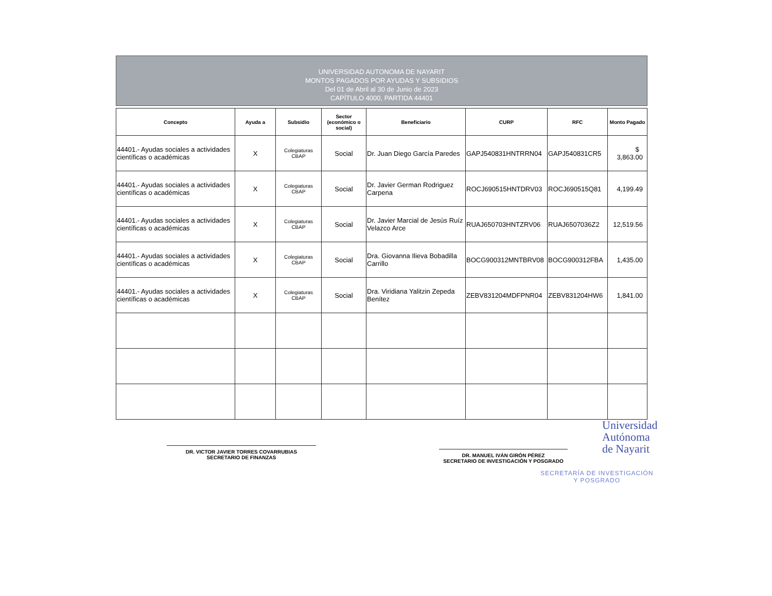UNIVERSIDAD AUTONOMA DE NAYARIT
MONTOS PAGADOS POR AYUDAS Y SUBSIDIOS
Del 01 de Abril al 30 de Junio de 2023
CAPÍTULO 4000, PARTIDA 44401
| Concepto | Ayuda a | Subsidio | Sector (económico o social) | Beneficiario | CURP | RFC | Monto Pagado |
| --- | --- | --- | --- | --- | --- | --- | --- |
| 44401.- Ayudas sociales a actividades científicas o académicas | X | Colegiaturas CBAP | Social | Dr. Juan Diego García Paredes | GAPJ540831HNTRRN04 | GAPJ540831CR5 | $ 3,863.00 |
| 44401.- Ayudas sociales a actividades científicas o académicas | X | Colegiaturas CBAP | Social | Dr. Javier German Rodriguez Carpena | ROCJ690515HNTDRV03 | ROCJ690515Q81 | 4,199.49 |
| 44401.- Ayudas sociales a actividades científicas o académicas | X | Colegiaturas CBAP | Social | Dr. Javier Marcial de Jesús Ruíz Velazco Arce | RUAJ650703HNTZRV06 | RUAJ6507036Z2 | 12,519.56 |
| 44401.- Ayudas sociales a actividades científicas o académicas | X | Colegiaturas CBAP | Social | Dra. Giovanna Ilieva Bobadilla Carrillo | BOCG900312MNTBRV08 | BOCG900312FBA | 1,435.00 |
| 44401.- Ayudas sociales a actividades científicas o académicas | X | Colegiaturas CBAP | Social | Dra. Viridiana Yalitzin Zepeda Benítez | ZEBV831204MDFPNR04 | ZEBV831204HW6 | 1,841.00 |
DR. VICTOR JAVIER TORRES COVARRUBIAS
SECRETARIO DE FINANZAS
DR. MANUEL IVÁN GIRÓN PÉREZ
SECRETARIO DE INVESTIGACIÓN Y POSGRADO
Universidad
Autónoma
de Nayarit
SECRETARÍA DE INVESTIGACIÓN
Y POSGRADO